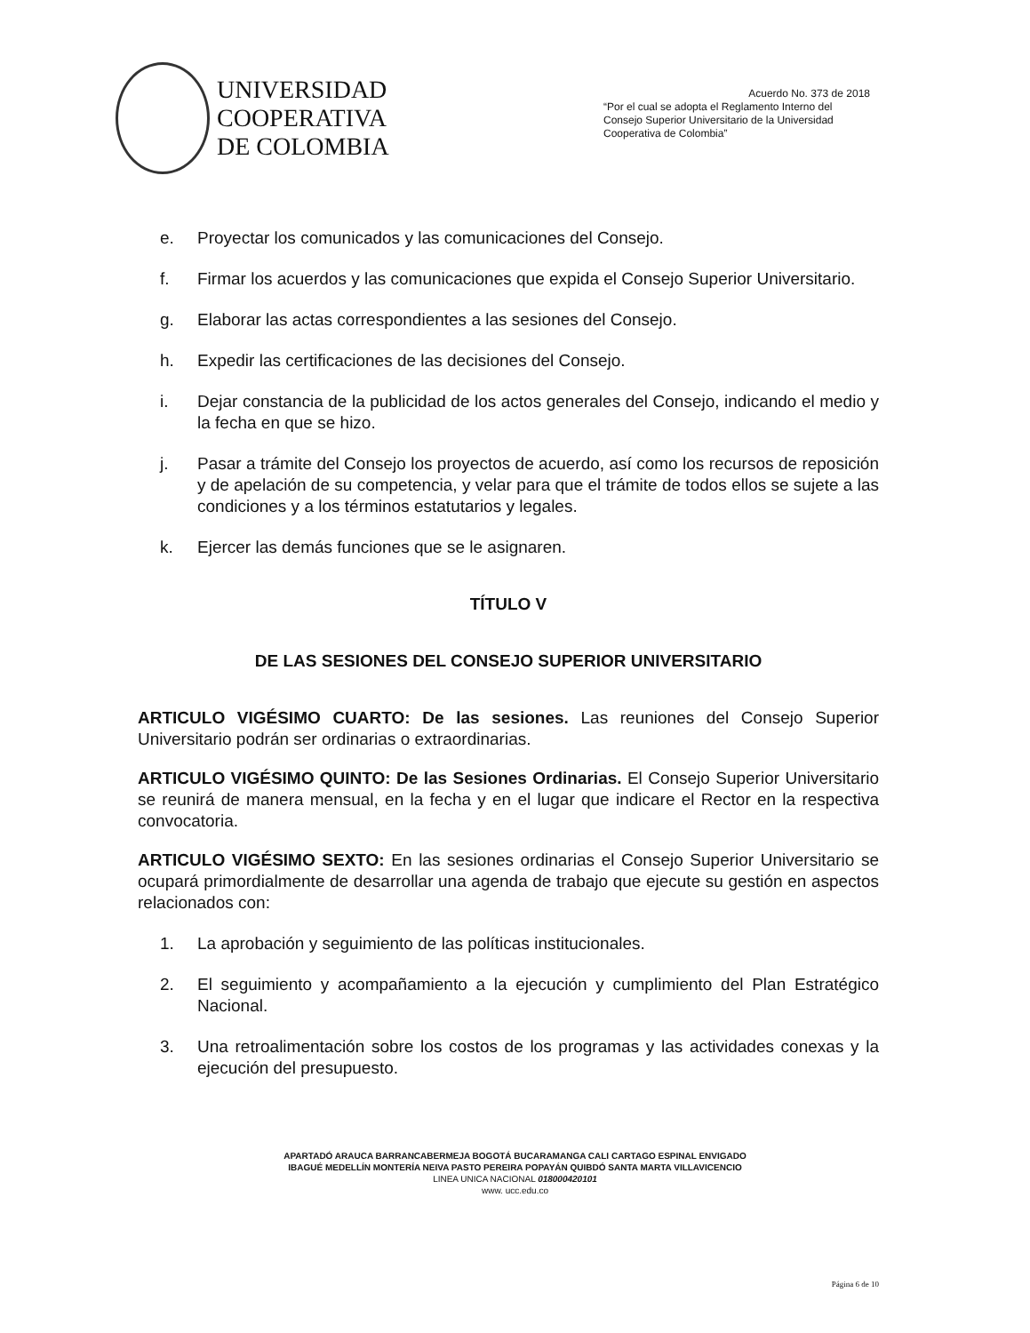UNIVERSIDAD
COOPERATIVA
DE COLOMBIA
Acuerdo No. 373 de 2018
“Por el cual se adopta el Reglamento Interno del Consejo Superior Universitario de la Universidad Cooperativa de Colombia”
e. Proyectar los comunicados y las comunicaciones del Consejo.
f. Firmar los acuerdos y las comunicaciones que expida el Consejo Superior Universitario.
g. Elaborar las actas correspondientes a las sesiones del Consejo.
h. Expedir las certificaciones de las decisiones del Consejo.
i. Dejar constancia de la publicidad de los actos generales del Consejo, indicando el medio y la fecha en que se hizo.
j. Pasar a trámite del Consejo los proyectos de acuerdo, así como los recursos de reposición y de apelación de su competencia, y velar para que el trámite de todos ellos se sujete a las condiciones y a los términos estatutarios y legales.
k. Ejercer las demás funciones que se le asignaren.
TÍTULO V
DE LAS SESIONES DEL CONSEJO SUPERIOR UNIVERSITARIO
ARTICULO VIGÉSIMO CUARTO: De las sesiones. Las reuniones del Consejo Superior Universitario podrán ser ordinarias o extraordinarias.
ARTICULO VIGÉSIMO QUINTO: De las Sesiones Ordinarias. El Consejo Superior Universitario se reunirá de manera mensual, en la fecha y en el lugar que indicare el Rector en la respectiva convocatoria.
ARTICULO VIGÉSIMO SEXTO: En las sesiones ordinarias el Consejo Superior Universitario se ocupará primordialmente de desarrollar una agenda de trabajo que ejecute su gestión en aspectos relacionados con:
1. La aprobación y seguimiento de las políticas institucionales.
2. El seguimiento y acompañamiento a la ejecución y cumplimiento del Plan Estratégico Nacional.
3. Una retroalimentación sobre los costos de los programas y las actividades conexas y la ejecución del presupuesto.
APARTADÓ ARAUCA BARRANCABERMEJA BOGOTÁ BUCARAMANGA CALI CARTAGO ESPINAL ENVIGADO
IBAGUÉ MEDELLÍN MONTERÍA NEIVA PASTO PEREIRA POPAYÁN QUIBDÓ SANTA MARTA VILLAVICENCIO
LINEA UNICA NACIONAL 018000420101
www. ucc.edu.co
Página 6 de 10